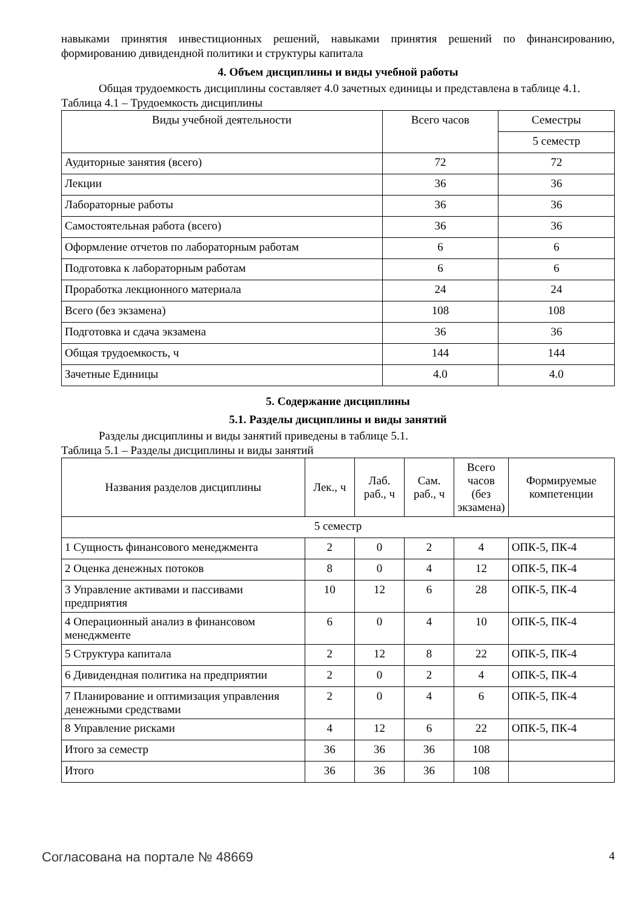навыками принятия инвестиционных решений, навыками принятия решений по финансированию, формированию дивидендной политики и структуры капитала
4. Объем дисциплины и виды учебной работы
Общая трудоемкость дисциплины составляет 4.0 зачетных единицы и представлена в таблице 4.1.
Таблица 4.1 – Трудоемкость дисциплины
| Виды учебной деятельности | Всего часов | Семестры |
| --- | --- | --- |
| | | 5 семестр |
| Аудиторные занятия (всего) | 72 | 72 |
| Лекции | 36 | 36 |
| Лабораторные работы | 36 | 36 |
| Самостоятельная работа (всего) | 36 | 36 |
| Оформление отчетов по лабораторным работам | 6 | 6 |
| Подготовка к лабораторным работам | 6 | 6 |
| Проработка лекционного материала | 24 | 24 |
| Всего (без экзамена) | 108 | 108 |
| Подготовка и сдача экзамена | 36 | 36 |
| Общая трудоемкость, ч | 144 | 144 |
| Зачетные Единицы | 4.0 | 4.0 |
5. Содержание дисциплины
5.1. Разделы дисциплины и виды занятий
Разделы дисциплины и виды занятий приведены в таблице 5.1.
Таблица 5.1 – Разделы дисциплины и виды занятий
| Названия разделов дисциплины | Лек., ч | Лаб. раб., ч | Сам. раб., ч | Всего часов (без экзамена) | Формируемые компетенции |
| --- | --- | --- | --- | --- | --- |
| 5 семестр | | | | | |
| 1 Сущность финансового менеджмента | 2 | 0 | 2 | 4 | ОПК-5, ПК-4 |
| 2 Оценка денежных потоков | 8 | 0 | 4 | 12 | ОПК-5, ПК-4 |
| 3 Управление активами и пассивами предприятия | 10 | 12 | 6 | 28 | ОПК-5, ПК-4 |
| 4 Операционный анализ в финансовом менеджменте | 6 | 0 | 4 | 10 | ОПК-5, ПК-4 |
| 5 Структура капитала | 2 | 12 | 8 | 22 | ОПК-5, ПК-4 |
| 6 Дивидендная политика на предприятии | 2 | 0 | 2 | 4 | ОПК-5, ПК-4 |
| 7 Планирование и оптимизация управления денежными средствами | 2 | 0 | 4 | 6 | ОПК-5, ПК-4 |
| 8 Управление рисками | 4 | 12 | 6 | 22 | ОПК-5, ПК-4 |
| Итого за семестр | 36 | 36 | 36 | 108 | |
| Итого | 36 | 36 | 36 | 108 | |
Согласована на портале № 48669 4